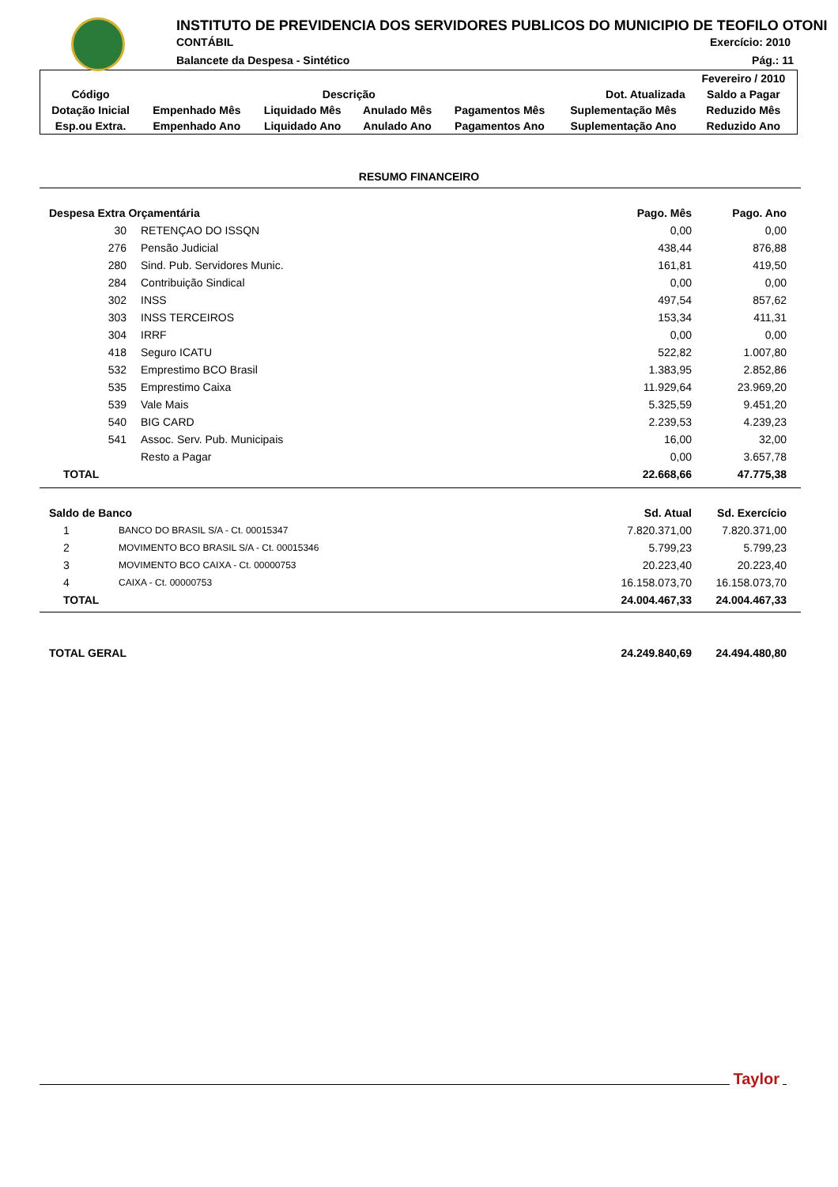INSTITUTO DE PREVIDENCIA DOS SERVIDORES PUBLICOS DO MUNICIPIO DE TEOFILO OTONI
CONTÁBIL Exercício: 2010
Balancete da Despesa - Sintético
Pág.: 11
| | | | | | | Fevereiro / 2010 |
| Código | Descrição | | | | Dot. Atualizada | Saldo a Pagar |
| Dotação Inicial | Empenhado Mês | Liquidado Mês | Anulado Mês | Pagamentos Mês | Suplementação Mês | Reduzido Mês |
| Esp.ou Extra. | Empenhado Ano | Liquidado Ano | Anulado Ano | Pagamentos Ano | Suplementação Ano | Reduzido Ano |
RESUMO FINANCEIRO
| Despesa Extra Orçamentária | | Pago. Mês | Pago. Ano |
| 30 | RETENÇAO DO ISSQN | 0,00 | 0,00 |
| 276 | Pensão Judicial | 438,44 | 876,88 |
| 280 | Sind. Pub. Servidores Munic. | 161,81 | 419,50 |
| 284 | Contribuição Sindical | 0,00 | 0,00 |
| 302 | INSS | 497,54 | 857,62 |
| 303 | INSS TERCEIROS | 153,34 | 411,31 |
| 304 | IRRF | 0,00 | 0,00 |
| 418 | Seguro ICATU | 522,82 | 1.007,80 |
| 532 | Emprestimo BCO Brasil | 1.383,95 | 2.852,86 |
| 535 | Emprestimo Caixa | 11.929,64 | 23.969,20 |
| 539 | Vale Mais | 5.325,59 | 9.451,20 |
| 540 | BIG CARD | 2.239,53 | 4.239,23 |
| 541 | Assoc. Serv. Pub. Municipais | 16,00 | 32,00 |
| | Resto a Pagar | 0,00 | 3.657,78 |
| TOTAL | | 22.668,66 | 47.775,38 |
| Saldo de Banco | | Sd. Atual | Sd. Exercício |
| 1 | BANCO DO BRASIL S/A - Ct. 00015347 | 7.820.371,00 | 7.820.371,00 |
| 2 | MOVIMENTO BCO BRASIL S/A - Ct. 00015346 | 5.799,23 | 5.799,23 |
| 3 | MOVIMENTO BCO CAIXA - Ct. 00000753 | 20.223,40 | 20.223,40 |
| 4 | CAIXA - Ct. 00000753 | 16.158.073,70 | 16.158.073,70 |
| TOTAL | | 24.004.467,33 | 24.004.467,33 |
| TOTAL GERAL | 24.249.840,69 | 24.494.480,80 |
Taylor